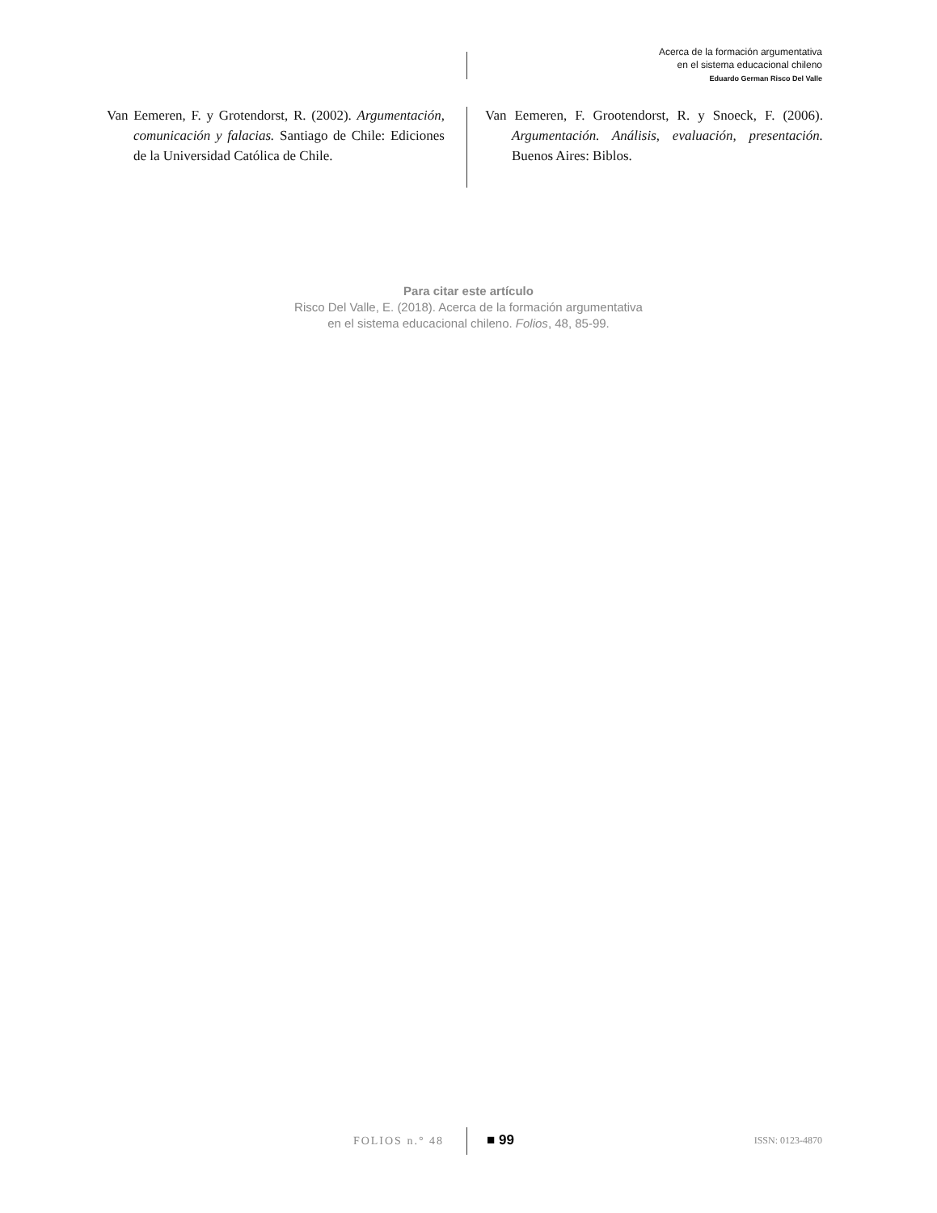Acerca de la formación argumentativa
en el sistema educacional chileno
Eduardo German Risco Del Valle
Van Eemeren, F. y Grotendorst, R. (2002). Argumentación, comunicación y falacias. Santiago de Chile: Ediciones de la Universidad Católica de Chile.
Van Eemeren, F. Grootendorst, R. y Snoeck, F. (2006). Argumentación. Análisis, evaluación, presentación. Buenos Aires: Biblos.
Para citar este artículo
Risco Del Valle, E. (2018). Acerca de la formación argumentativa
en el sistema educacional chileno. Folios, 48, 85-99.
FOLIOS n.° 48 ■ 99 ISSN: 0123-4870